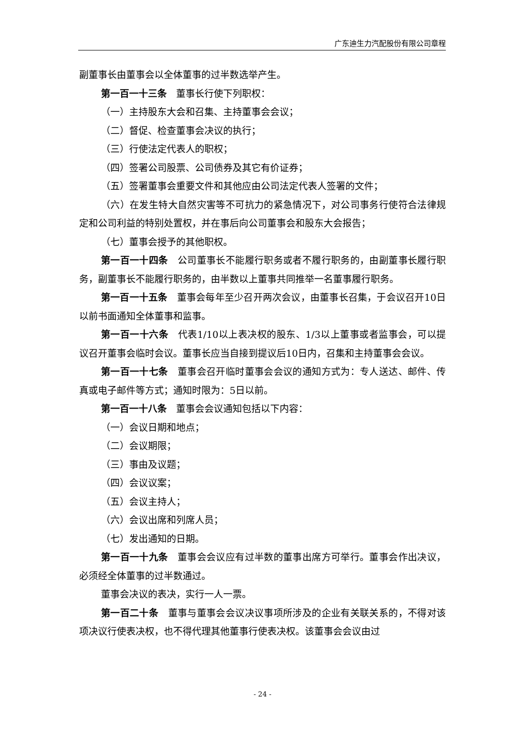广东迪生力汽配股份有限公司章程
副董事长由董事会以全体董事的过半数选举产生。
第一百一十三条　董事长行使下列职权：
（一）主持股东大会和召集、主持董事会会议；
（二）督促、检查董事会决议的执行；
（三）行使法定代表人的职权；
（四）签署公司股票、公司债券及其它有价证券；
（五）签署董事会重要文件和其他应由公司法定代表人签署的文件；
（六）在发生特大自然灾害等不可抗力的紧急情况下，对公司事务行使符合法律规定和公司利益的特别处置权，并在事后向公司董事会和股东大会报告；
（七）董事会授予的其他职权。
第一百一十四条　公司董事长不能履行职务或者不履行职务的，由副董事长履行职务，副董事长不能履行职务的，由半数以上董事共同推举一名董事履行职务。
第一百一十五条　董事会每年至少召开两次会议，由董事长召集，于会议召开10日以前书面通知全体董事和监事。
第一百一十六条　代表1/10以上表决权的股东、1/3以上董事或者监事会，可以提议召开董事会临时会议。董事长应当自接到提议后10日内，召集和主持董事会会议。
第一百一十七条　董事会召开临时董事会会议的通知方式为：专人送达、邮件、传真或电子邮件等方式；通知时限为：5日以前。
第一百一十八条　董事会会议通知包括以下内容：
（一）会议日期和地点；
（二）会议期限；
（三）事由及议题；
（四）会议议案；
（五）会议主持人；
（六）会议出席和列席人员；
（七）发出通知的日期。
第一百一十九条　董事会会议应有过半数的董事出席方可举行。董事会作出决议，必须经全体董事的过半数通过。
董事会决议的表决，实行一人一票。
第一百二十条　董事与董事会会议决议事项所涉及的企业有关联关系的，不得对该项决议行使表决权，也不得代理其他董事行使表决权。该董事会会议由过
- 24 -